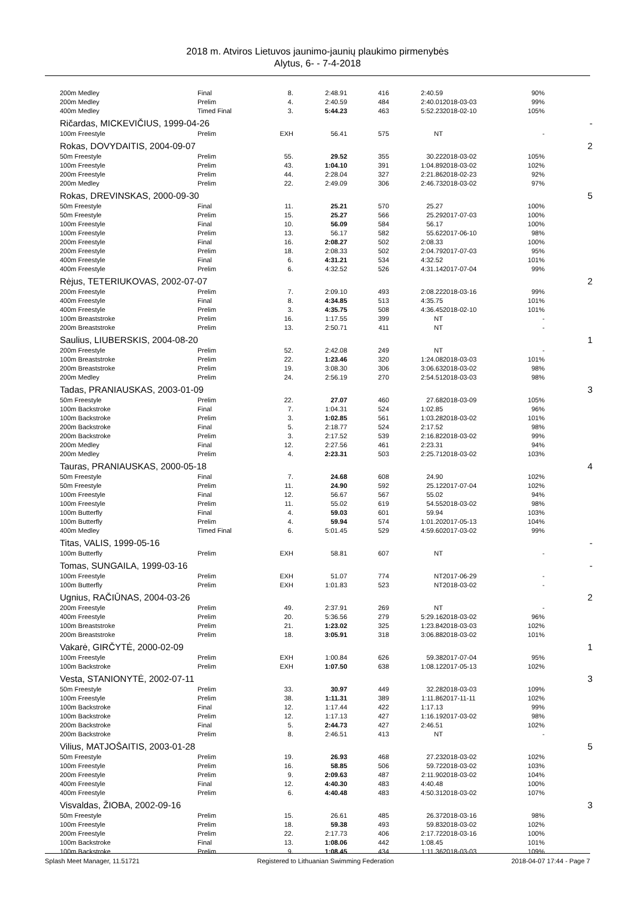2018 m. Atviros Lietuvos jaunimo-jaunių plaukimo pirmenybės
Alytus, 6- - 7-4-2018
| 200m Medley | Final | 8. | 2:48.91 | 416 | 2:40.59 | | 90% | |
| 200m Medley | Prelim | 4. | 2:40.59 | 484 | 2:40.01 | 2018-03-03 | 99% | |
| 400m Medley | Timed Final | 3. | 5:44.23 | 463 | 5:52.23 | 2018-02-10 | 105% | |
| Ričardas, MICKEVIČIUS, 1999-04-26 | | | | | | | | - |
| 100m Freestyle | Prelim | EXH | 56.41 | 575 | NT | | - | |
| Rokas, DOVYDAITIS, 2004-09-07 | | | | | | | | 2 |
| 50m Freestyle | Prelim | 55. | 29.52 | 355 | 30.22 | 2018-03-02 | 105% | |
| 100m Freestyle | Prelim | 43. | 1:04.10 | 391 | 1:04.89 | 2018-03-02 | 102% | |
| 200m Freestyle | Prelim | 44. | 2:28.04 | 327 | 2:21.86 | 2018-02-23 | 92% | |
| 200m Medley | Prelim | 22. | 2:49.09 | 306 | 2:46.73 | 2018-03-02 | 97% | |
| Rokas, DREVINSKAS, 2000-09-30 | | | | | | | | 5 |
| 50m Freestyle | Final | 11. | 25.21 | 570 | 25.27 | | 100% | |
| 50m Freestyle | Prelim | 15. | 25.27 | 566 | 25.29 | 2017-07-03 | 100% | |
| 100m Freestyle | Final | 10. | 56.09 | 584 | 56.17 | | 100% | |
| 100m Freestyle | Prelim | 13. | 56.17 | 582 | 55.62 | 2017-06-10 | 98% | |
| 200m Freestyle | Final | 16. | 2:08.27 | 502 | 2:08.33 | | 100% | |
| 200m Freestyle | Prelim | 18. | 2:08.33 | 502 | 2:04.79 | 2017-07-03 | 95% | |
| 400m Freestyle | Final | 6. | 4:31.21 | 534 | 4:32.52 | | 101% | |
| 400m Freestyle | Prelim | 6. | 4:32.52 | 526 | 4:31.14 | 2017-07-04 | 99% | |
| Rėjus, TETERIUKOVAS, 2002-07-07 | | | | | | | | 2 |
| 200m Freestyle | Prelim | 7. | 2:09.10 | 493 | 2:08.22 | 2018-03-16 | 99% | |
| 400m Freestyle | Final | 8. | 4:34.85 | 513 | 4:35.75 | | 101% | |
| 400m Freestyle | Prelim | 3. | 4:35.75 | 508 | 4:36.45 | 2018-02-10 | 101% | |
| 100m Breaststroke | Prelim | 16. | 1:17.55 | 399 | NT | | - | |
| 200m Breaststroke | Prelim | 13. | 2:50.71 | 411 | NT | | - | |
| Saulius, LIUBERSKIS, 2004-08-20 | | | | | | | | 1 |
| 200m Freestyle | Prelim | 52. | 2:42.08 | 249 | NT | | - | |
| 100m Breaststroke | Prelim | 22. | 1:23.46 | 320 | 1:24.08 | 2018-03-03 | 101% | |
| 200m Breaststroke | Prelim | 19. | 3:08.30 | 306 | 3:06.63 | 2018-03-02 | 98% | |
| 200m Medley | Prelim | 24. | 2:56.19 | 270 | 2:54.51 | 2018-03-03 | 98% | |
| Tadas, PRANIAUSKAS, 2003-01-09 | | | | | | | | 3 |
| 50m Freestyle | Prelim | 22. | 27.07 | 460 | 27.68 | 2018-03-09 | 105% | |
| 100m Backstroke | Final | 7. | 1:04.31 | 524 | 1:02.85 | | 96% | |
| 100m Backstroke | Prelim | 3. | 1:02.85 | 561 | 1:03.28 | 2018-03-02 | 101% | |
| 200m Backstroke | Final | 5. | 2:18.77 | 524 | 2:17.52 | | 98% | |
| 200m Backstroke | Prelim | 3. | 2:17.52 | 539 | 2:16.82 | 2018-03-02 | 99% | |
| 200m Medley | Final | 12. | 2:27.56 | 461 | 2:23.31 | | 94% | |
| 200m Medley | Prelim | 4. | 2:23.31 | 503 | 2:25.71 | 2018-03-02 | 103% | |
| Tauras, PRANIAUSKAS, 2000-05-18 | | | | | | | | 4 |
| 50m Freestyle | Final | 7. | 24.68 | 608 | 24.90 | | 102% | |
| 50m Freestyle | Prelim | 11. | 24.90 | 592 | 25.12 | 2017-07-04 | 102% | |
| 100m Freestyle | Final | 12. | 56.67 | 567 | 55.02 | | 94% | |
| 100m Freestyle | Prelim | 11. | 55.02 | 619 | 54.55 | 2018-03-02 | 98% | |
| 100m Butterfly | Final | 4. | 59.03 | 601 | 59.94 | | 103% | |
| 100m Butterfly | Prelim | 4. | 59.94 | 574 | 1:01.20 | 2017-05-13 | 104% | |
| 400m Medley | Timed Final | 6. | 5:01.45 | 529 | 4:59.60 | 2017-03-02 | 99% | |
| Titas, VALIS, 1999-05-16 | | | | | | | | - |
| 100m Butterfly | Prelim | EXH | 58.81 | 607 | NT | | - | |
| Tomas, SUNGAILA, 1999-03-16 | | | | | | | | - |
| 100m Freestyle | Prelim | EXH | 51.07 | 774 | NT | 2017-06-29 | - | |
| 100m Butterfly | Prelim | EXH | 1:01.83 | 523 | NT | 2018-03-02 | - | |
| Ugnius, RAČIŪNAS, 2004-03-26 | | | | | | | | 2 |
| 200m Freestyle | Prelim | 49. | 2:37.91 | 269 | NT | | - | |
| 400m Freestyle | Prelim | 20. | 5:36.56 | 279 | 5:29.16 | 2018-03-02 | 96% | |
| 100m Breaststroke | Prelim | 21. | 1:23.02 | 325 | 1:23.84 | 2018-03-03 | 102% | |
| 200m Breaststroke | Prelim | 18. | 3:05.91 | 318 | 3:06.88 | 2018-03-02 | 101% | |
| Vakarė, GIRČYTĖ, 2000-02-09 | | | | | | | | 1 |
| 100m Freestyle | Prelim | EXH | 1:00.84 | 626 | 59.38 | 2017-07-04 | 95% | |
| 100m Backstroke | Prelim | EXH | 1:07.50 | 638 | 1:08.12 | 2017-05-13 | 102% | |
| Vesta, STANIONYTĖ, 2002-07-11 | | | | | | | | 3 |
| 50m Freestyle | Prelim | 33. | 30.97 | 449 | 32.28 | 2018-03-03 | 109% | |
| 100m Freestyle | Prelim | 38. | 1:11.31 | 389 | 1:11.86 | 2017-11-11 | 102% | |
| 100m Backstroke | Final | 12. | 1:17.44 | 422 | 1:17.13 | | 99% | |
| 100m Backstroke | Prelim | 12. | 1:17.13 | 427 | 1:16.19 | 2017-03-02 | 98% | |
| 200m Backstroke | Final | 5. | 2:44.73 | 427 | 2:46.51 | | 102% | |
| 200m Backstroke | Prelim | 8. | 2:46.51 | 413 | NT | | - | |
| Vilius, MATJOŠAITIS, 2003-01-28 | | | | | | | | 5 |
| 50m Freestyle | Prelim | 19. | 26.93 | 468 | 27.23 | 2018-03-02 | 102% | |
| 100m Freestyle | Prelim | 16. | 58.85 | 506 | 59.72 | 2018-03-02 | 103% | |
| 200m Freestyle | Prelim | 9. | 2:09.63 | 487 | 2:11.90 | 2018-03-02 | 104% | |
| 400m Freestyle | Final | 12. | 4:40.30 | 483 | 4:40.48 | | 100% | |
| 400m Freestyle | Prelim | 6. | 4:40.48 | 483 | 4:50.31 | 2018-03-02 | 107% | |
| Visvaldas, ŽIOBA, 2002-09-16 | | | | | | | | 3 |
| 50m Freestyle | Prelim | 15. | 26.61 | 485 | 26.37 | 2018-03-16 | 98% | |
| 100m Freestyle | Prelim | 18. | 59.38 | 493 | 59.83 | 2018-03-02 | 102% | |
| 200m Freestyle | Prelim | 22. | 2:17.73 | 406 | 2:17.72 | 2018-03-16 | 100% | |
| 100m Backstroke | Final | 13. | 1:08.06 | 442 | 1:08.45 | | 101% | |
| 100m Backstroke | Prelim | 9. | 1:08.45 | 434 | 1:11.36 | 2018-03-03 | 109% | |
Splash Meet Manager, 11.51721 Registered to Lithuanian Swimming Federation 2018-04-07 17:44 - Page 7